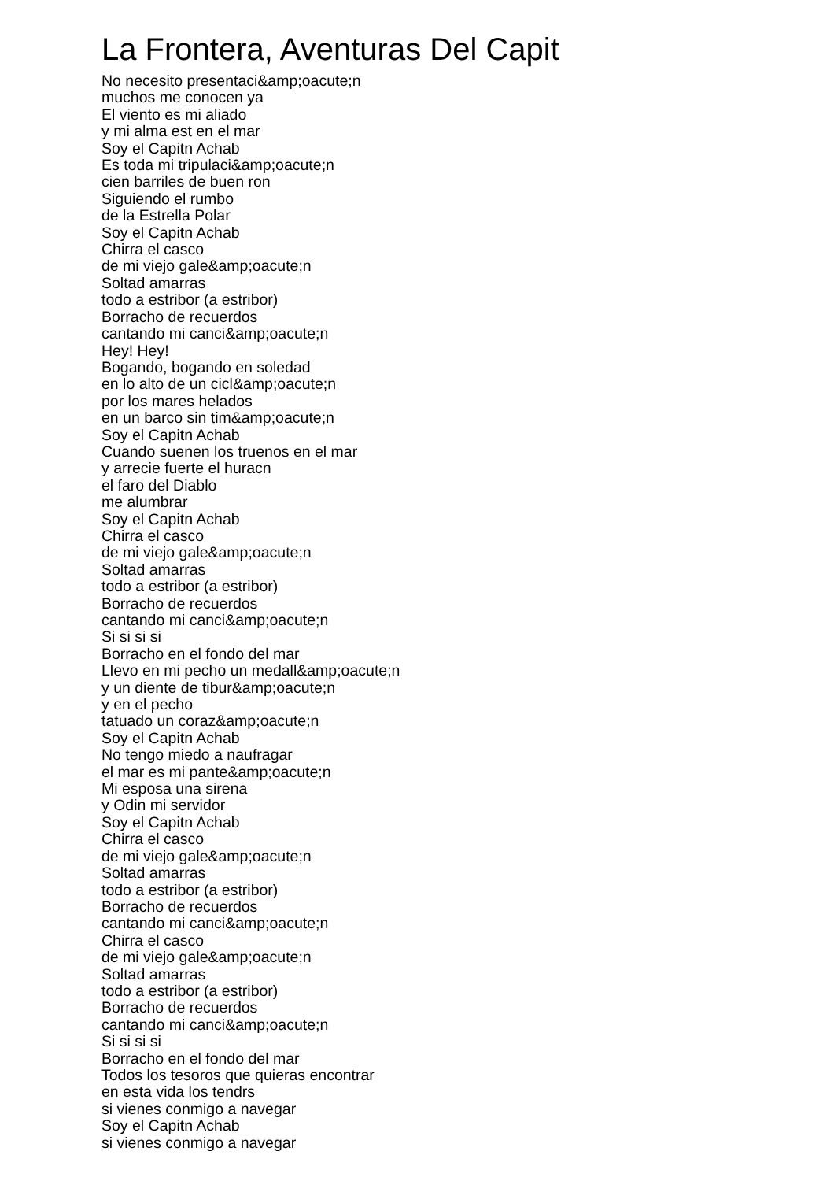La Frontera, Aventuras Del Capit
No necesito presentaci&amp;oacute;n
muchos me conocen ya
El viento es mi aliado
y mi alma est en el mar
Soy el Capitn Achab
Es toda mi tripulaci&amp;oacute;n
cien barriles de buen ron
Siguiendo el rumbo
de la Estrella Polar
Soy el Capitn Achab
Chirra el casco
de mi viejo gale&amp;oacute;n
Soltad amarras
todo a estribor (a estribor)
Borracho de recuerdos
cantando mi canci&amp;oacute;n
Hey! Hey!
Bogando, bogando en soledad
en lo alto de un cicl&amp;oacute;n
por los mares helados
en un barco sin tim&amp;oacute;n
Soy el Capitn Achab
Cuando suenen los truenos en el mar
y arrecie fuerte el huracn
el faro del Diablo
me alumbrar
Soy el Capitn Achab
Chirra el casco
de mi viejo gale&amp;oacute;n
Soltad amarras
todo a estribor (a estribor)
Borracho de recuerdos
cantando mi canci&amp;oacute;n
Si si si si
Borracho en el fondo del mar
Llevo en mi pecho un medall&amp;oacute;n
y un diente de tibur&amp;oacute;n
y en el pecho
tatuado un coraz&amp;oacute;n
Soy el Capitn Achab
No tengo miedo a naufragar
el mar es mi pante&amp;oacute;n
Mi esposa una sirena
y Odin mi servidor
Soy el Capitn Achab
Chirra el casco
de mi viejo gale&amp;oacute;n
Soltad amarras
todo a estribor (a estribor)
Borracho de recuerdos
cantando mi canci&amp;oacute;n
Chirra el casco
de mi viejo gale&amp;oacute;n
Soltad amarras
todo a estribor (a estribor)
Borracho de recuerdos
cantando mi canci&amp;oacute;n
Si si si si
Borracho en el fondo del mar
Todos los tesoros que quieras encontrar
en esta vida los tendrs
si vienes conmigo a navegar
Soy el Capitn Achab
si vienes conmigo a navegar